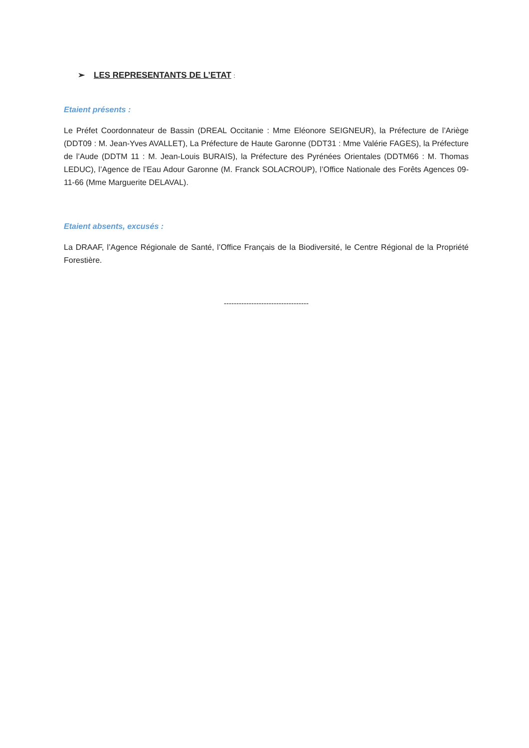➢ LES REPRESENTANTS DE L’ETAT :
Etaient présents :
Le Préfet Coordonnateur de Bassin (DREAL Occitanie : Mme Eléonore SEIGNEUR), la Préfecture de l’Ariège (DDT09 : M. Jean-Yves AVALLET), La Préfecture de Haute Garonne (DDT31 : Mme Valérie FAGES), la Préfecture de l’Aude (DDTM 11 : M. Jean-Louis BURAIS), la Préfecture des Pyrénées Orientales (DDTM66 : M. Thomas LEDUC), l’Agence de l’Eau Adour Garonne (M. Franck SOLACROUP), l’Office Nationale des Forêts Agences 09-11-66 (Mme Marguerite DELAVAL).
Etaient absents, excusés :
La DRAAF, l’Agence Régionale de Santé, l’Office Français de la Biodiversité, le Centre Régional de la Propriété Forestière.
----------------------------------